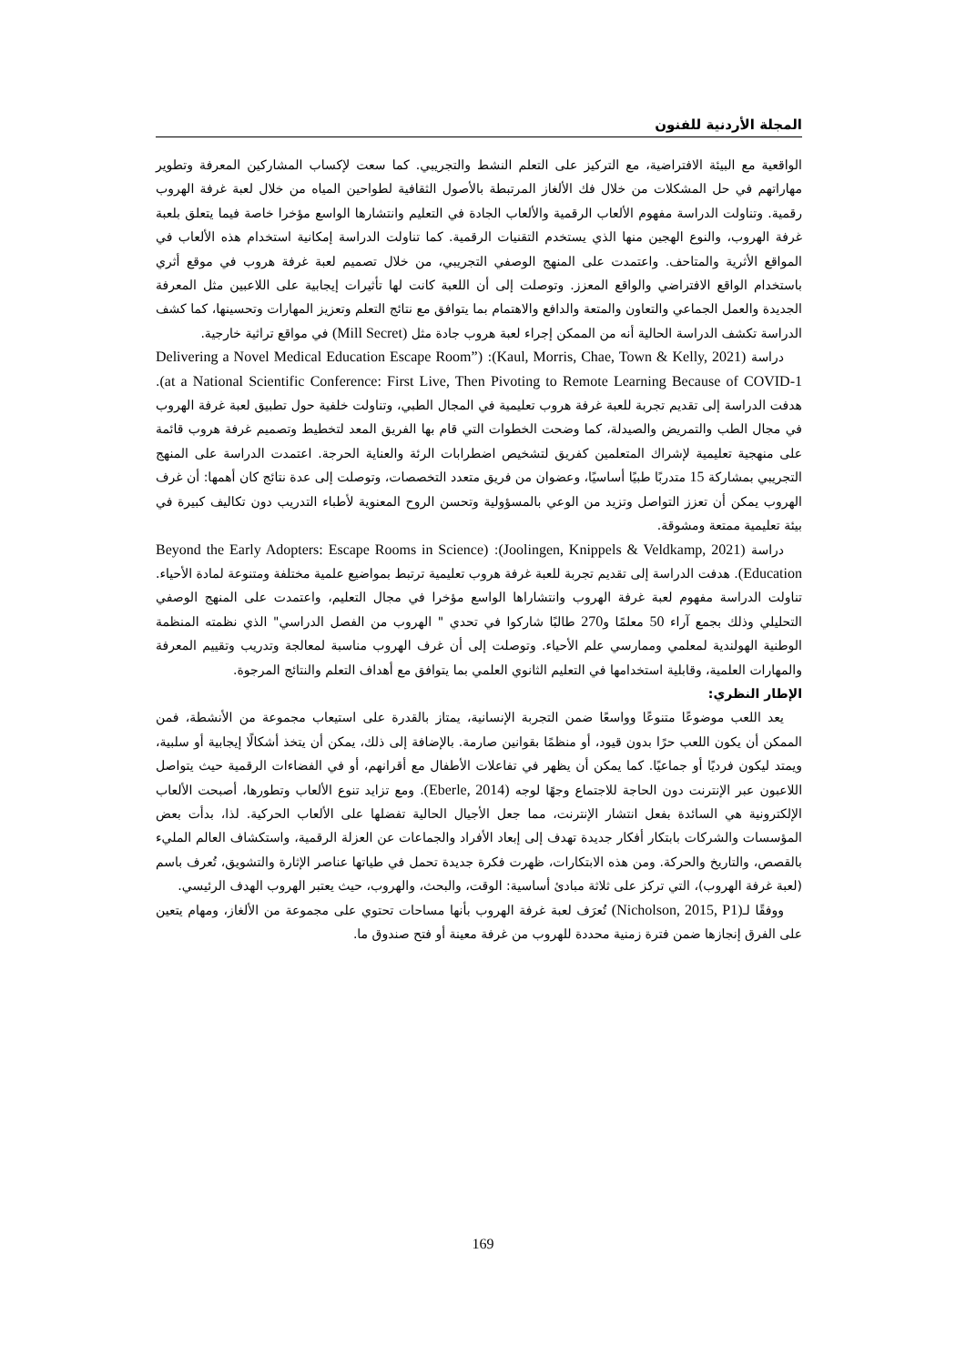المجلة الأردنية للفنون
الواقعية مع البيئة الافتراضية، مع التركيز على التعلم النشط والتجريبي. كما سعت لإكساب المشاركين المعرفة وتطوير مهاراتهم في حل المشكلات من خلال فك الألغاز المرتبطة بالأصول الثقافية لطواحين المياه من خلال لعبة غرفة الهروب رقمية. وتناولت الدراسة مفهوم الألعاب الرقمية والألعاب الجادة في التعليم وانتشارها الواسع مؤخرا خاصة فيما يتعلق بلعبة غرفة الهروب، والنوع الهجين منها الذي يستخدم التقنيات الرقمية. كما تناولت الدراسة إمكانية استخدام هذه الألعاب في المواقع الأثرية والمتاحف. واعتمدت على المنهج الوصفي التجريبي، من خلال تصميم لعبة غرفة هروب في موقع أثري باستخدام الواقع الافتراضي والواقع المعزز. وتوصلت إلى أن اللعبة كانت لها تأثيرات إيجابية على اللاعبين مثل المعرفة الجديدة والعمل الجماعي والتعاون والمتعة والدافع والاهتمام بما يتوافق مع نتائج التعلم وتعزيز المهارات وتحسينها، كما كشف الدراسة تكشف الدراسة الحالية أنه من الممكن إجراء لعبة هروب جادة مثل (Mill Secret) في مواقع تراثية خارجية.
دراسة (Kaul, Morris, Chae, Town & Kelly, 2021): (Delivering a Novel Medical Education Escape Room” at a National Scientific Conference: First Live, Then Pivoting to Remote Learning Because of COVID-1). هدفت الدراسة إلى تقديم تجربة للعبة غرفة هروب تعليمية في المجال الطبي، وتناولت خلفية حول تطبيق لعبة غرفة الهروب في مجال الطب والتمريض والصيدلة، كما وضحت الخطوات التي قام بها الفريق المعد لتخطيط وتصميم غرفة هروب قائمة على منهجية تعليمية لإشراك المتعلمين كفريق لتشخيص اضطرابات الرئة والعناية الحرجة. اعتمدت الدراسة على المنهج التجريبي بمشاركة 15 متدربًا طبيًا أساسيًا، وعضوان من فريق متعدد التخصصات، وتوصلت إلى عدة نتائج كان أهمها: أن غرف الهروب يمكن أن تعزز التواصل وتزيد من الوعي بالمسؤولية وتحسن الروح المعنوية لأطباء التدريب دون تكاليف كبيرة في بيئة تعليمية ممتعة ومشوقة.
دراسة (Joolingen, Knippels & Veldkamp, 2021): (Beyond the Early Adopters: Escape Rooms in Science Education). هدفت الدراسة إلى تقديم تجربة للعبة غرفة هروب تعليمية ترتبط بمواضيع علمية مختلفة ومتنوعة لمادة الأحياء. تناولت الدراسة مفهوم لعبة غرفة الهروب وانتشاراها الواسع مؤخرا في مجال التعليم، واعتمدت على المنهج الوصفي التحليلي وذلك بجمع آراء 50 معلمًا و270 طالبًا شاركوا في تحدي " الهروب من الفصل الدراسي" الذي نظمته المنظمة الوطنية الهولندية لمعلمي وممارسي علم الأحياء. وتوصلت إلى أن غرف الهروب مناسبة لمعالجة وتدريب وتقييم المعرفة والمهارات العلمية، وقابلية استخدامها في التعليم الثانوي العلمي بما يتوافق مع أهداف التعلم والنتائج المرجوة.
الإطار النظري:
يعد اللعب موضوعًا متنوعًا وواسعًا ضمن التجربة الإنسانية، يمتاز بالقدرة على استيعاب مجموعة من الأنشطة، فمن الممكن أن يكون اللعب حرًا بدون قيود، أو منظمًا بقوانين صارمة. بالإضافة إلى ذلك، يمكن أن يتخذ أشكالًا إيجابية أو سلبية، ويمتد ليكون فرديًا أو جماعيًا. كما يمكن أن يظهر في تفاعلات الأطفال مع أقرانهم، أو في الفضاءات الرقمية حيث يتواصل اللاعبون عبر الإنترنت دون الحاجة للاجتماع وجهًا لوجه (Eberle, 2014). ومع تزايد تنوع الألعاب وتطورها، أصبحت الألعاب الإلكترونية هي السائدة بفعل انتشار الإنترنت، مما جعل الأجيال الحالية تفضلها على الألعاب الحركية. لذا، بدأت بعض المؤسسات والشركات بابتكار أفكار جديدة تهدف إلى إبعاد الأفراد والجماعات عن العزلة الرقمية، واستكشاف العالم المليء بالقصص، والتاريخ والحركة. ومن هذه الابتكارات، ظهرت فكرة جديدة تحمل في طياتها عناصر الإثارة والتشويق، تُعرف باسم (لعبة غرفة الهروب)، التي تركز على ثلاثة مبادئ أساسية: الوقت، والبحث، والهروب، حيث يعتبر الهروب الهدف الرئيسي.
ووفقًا لـ(Nicholson, 2015, P1) تُعرَف لعبة غرفة الهروب بأنها مساحات تحتوي على مجموعة من الألغاز، ومهام يتعين على الفرق إنجازها ضمن فترة زمنية محددة للهروب من غرفة معينة أو فتح صندوق ما.
169